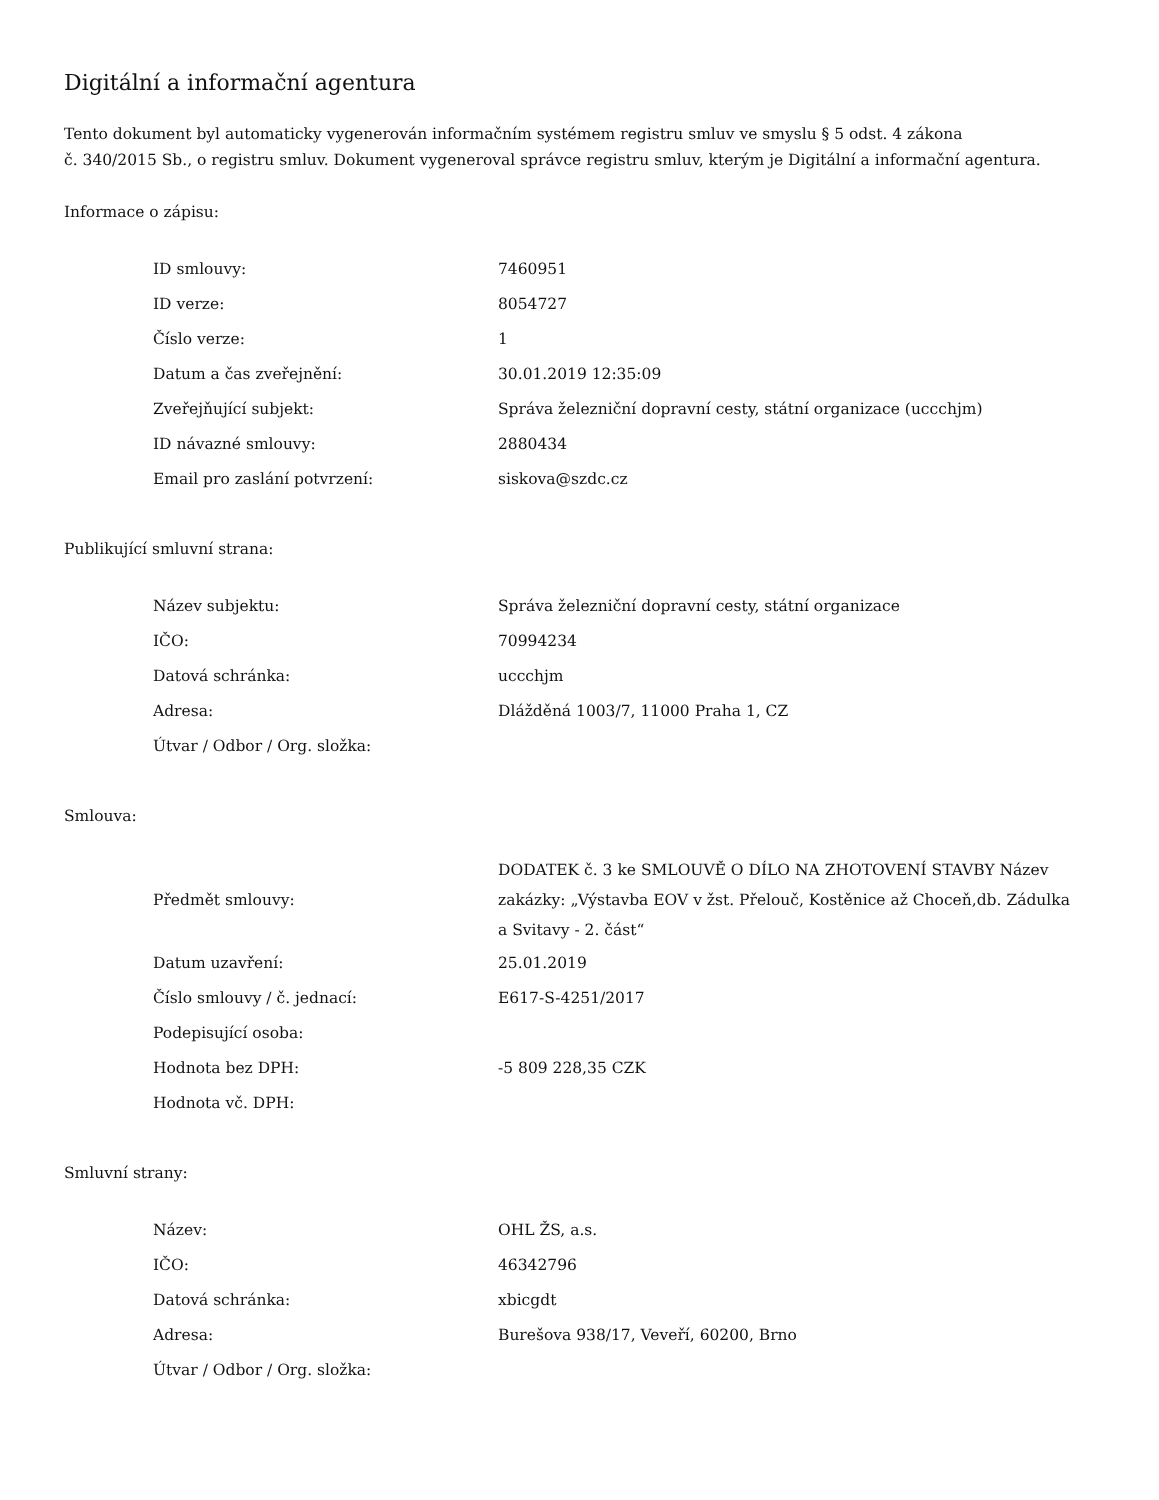Digitální a informační agentura
Tento dokument byl automaticky vygenerován informačním systémem registru smluv ve smyslu § 5 odst. 4 zákona
č. 340/2015 Sb., o registru smluv. Dokument vygeneroval správce registru smluv, kterým je Digitální a informační agentura.
Informace o zápisu:
| ID smlouvy: | 7460951 |
| ID verze: | 8054727 |
| Číslo verze: | 1 |
| Datum a čas zveřejnění: | 30.01.2019 12:35:09 |
| Zveřejňující subjekt: | Správa železniční dopravní cesty, státní organizace (uccchjm) |
| ID návazné smlouvy: | 2880434 |
| Email pro zaslání potvrzení: | siskova@szdc.cz |
Publikující smluvní strana:
| Název subjektu: | Správa železniční dopravní cesty, státní organizace |
| IČO: | 70994234 |
| Datová schránka: | uccchjm |
| Adresa: | Dlážděná 1003/7, 11000 Praha 1, CZ |
| Útvar / Odbor / Org. složka: | |
Smlouva:
| Předmět smlouvy: | DODATEK č. 3 ke SMLOUVĚ O DÍLO NA ZHOTOVENÍ STAVBY Název zakázky: „Výstavba EOV v žst. Přelouč, Kostěnice až Choceň,db. Zádulka a Svitavy - 2. část“ |
| Datum uzavření: | 25.01.2019 |
| Číslo smlouvy / č. jednací: | E617-S-4251/2017 |
| Podepisující osoba: | |
| Hodnota bez DPH: | -5 809 228,35 CZK |
| Hodnota vč. DPH: | |
Smluvní strany:
| Název: | OHL ŽS, a.s. |
| IČO: | 46342796 |
| Datová schránka: | xbicgdt |
| Adresa: | Burešova 938/17, Veveří, 60200, Brno |
| Útvar / Odbor / Org. složka: | |